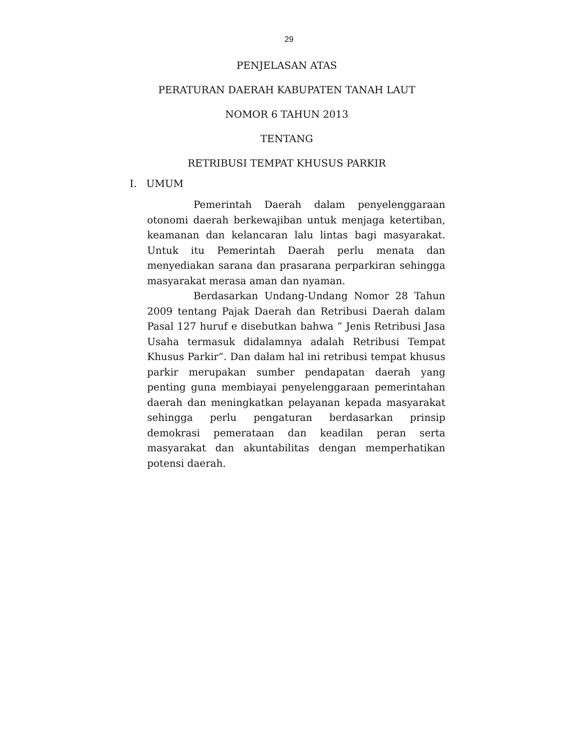29
PENJELASAN ATAS
PERATURAN DAERAH KABUPATEN TANAH LAUT
NOMOR 6 TAHUN 2013
TENTANG
RETRIBUSI TEMPAT KHUSUS PARKIR
I. UMUM
Pemerintah Daerah dalam penyelenggaraan otonomi daerah berkewajiban untuk menjaga ketertiban, keamanan dan kelancaran lalu lintas bagi masyarakat. Untuk itu Pemerintah Daerah perlu menata dan menyediakan sarana dan prasarana perparkiran sehingga masyarakat merasa aman dan nyaman.
Berdasarkan Undang-Undang Nomor 28 Tahun 2009 tentang Pajak Daerah dan Retribusi Daerah dalam Pasal 127 huruf e disebutkan bahwa ” Jenis Retribusi Jasa Usaha termasuk didalamnya adalah Retribusi Tempat Khusus Parkir”. Dan dalam hal ini retribusi tempat khusus parkir merupakan sumber pendapatan daerah yang penting guna membiayai penyelenggaraan pemerintahan daerah dan meningkatkan pelayanan kepada masyarakat sehingga perlu pengaturan berdasarkan prinsip demokrasi pemerataan dan keadilan peran serta masyarakat dan akuntabilitas dengan memperhatikan potensi daerah.